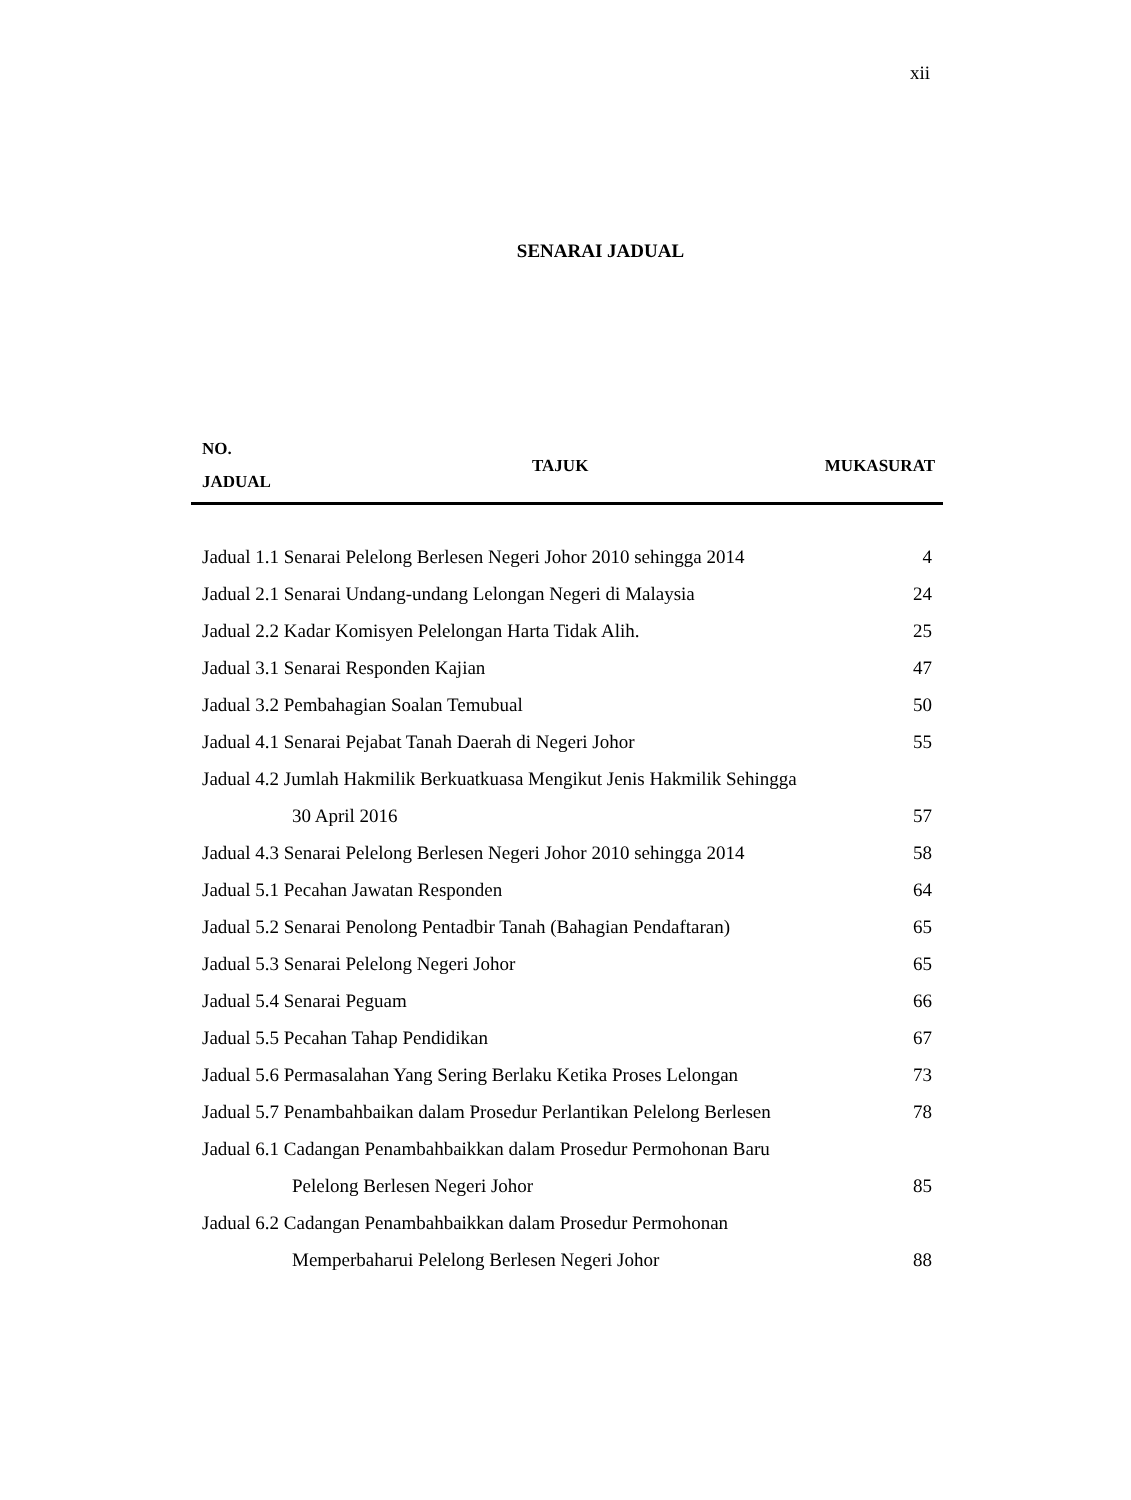xii
SENARAI JADUAL
| NO. JADUAL | TAJUK | MUKASURAT |
| --- | --- | --- |
| Jadual 1.1 Senarai Pelelong Berlesen Negeri Johor 2010 sehingga 2014 | 4 |
| Jadual 2.1 Senarai Undang-undang Lelongan Negeri di Malaysia | 24 |
| Jadual 2.2 Kadar Komisyen Pelelongan Harta Tidak Alih. | 25 |
| Jadual 3.1 Senarai Responden Kajian | 47 |
| Jadual 3.2 Pembahagian Soalan Temubual | 50 |
| Jadual 4.1 Senarai Pejabat Tanah Daerah di Negeri Johor | 55 |
| Jadual 4.2 Jumlah Hakmilik Berkuatkuasa Mengikut Jenis Hakmilik Sehingga | |
| 30 April 2016 | 57 |
| Jadual 4.3 Senarai Pelelong Berlesen Negeri Johor 2010 sehingga 2014 | 58 |
| Jadual 5.1 Pecahan Jawatan Responden | 64 |
| Jadual 5.2 Senarai Penolong Pentadbir Tanah (Bahagian Pendaftaran) | 65 |
| Jadual 5.3 Senarai Pelelong Negeri Johor | 65 |
| Jadual 5.4 Senarai Peguam | 66 |
| Jadual 5.5 Pecahan Tahap Pendidikan | 67 |
| Jadual 5.6 Permasalahan Yang Sering Berlaku Ketika Proses Lelongan | 73 |
| Jadual 5.7 Penambahbaikan dalam Prosedur Perlantikan Pelelong Berlesen | 78 |
| Jadual 6.1 Cadangan Penambahbaikkan dalam Prosedur Permohonan Baru | |
| Pelelong Berlesen Negeri Johor | 85 |
| Jadual 6.2 Cadangan Penambahbaikkan dalam Prosedur Permohonan | |
| Memperbaharui Pelelong Berlesen Negeri Johor | 88 |